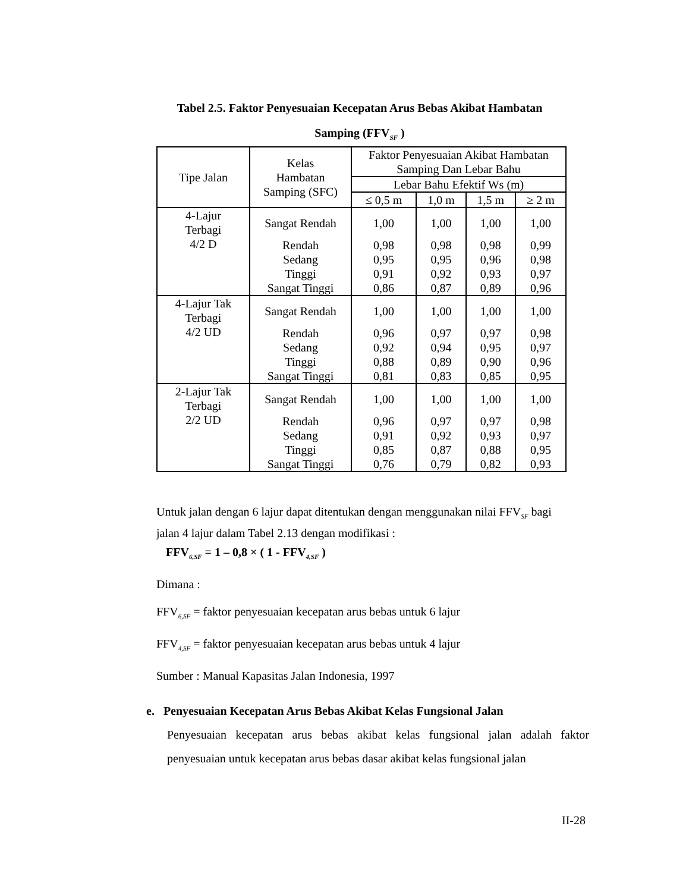Tabel 2.5. Faktor Penyesuaian Kecepatan Arus Bebas Akibat Hambatan
Samping (FFV<sub>SF</sub> )
| Tipe Jalan | Kelas Hambatan Samping (SFC) | Faktor Penyesuaian Akibat Hambatan Samping Dan Lebar Bahu | | | |
| --- | --- | --- | --- | --- | --- |
| | | Lebar Bahu Efektif Ws (m) | | | |
| | | ≤ 0,5 m | 1,0 m | 1,5 m | ≥ 2 m |
| 4-Lajur Terbagi 4/2 D | Sangat Rendah | 1,00 | 1,00 | 1,00 | 1,00 |
| | Rendah | 0,98 | 0,98 | 0,98 | 0,99 |
| | Sedang | 0,95 | 0,95 | 0,96 | 0,98 |
| | Tinggi | 0,91 | 0,92 | 0,93 | 0,97 |
| | Sangat Tinggi | 0,86 | 0,87 | 0,89 | 0,96 |
| 4-Lajur Tak Terbagi 4/2 UD | Sangat Rendah | 1,00 | 1,00 | 1,00 | 1,00 |
| | Rendah | 0,96 | 0,97 | 0,97 | 0,98 |
| | Sedang | 0,92 | 0,94 | 0,95 | 0,97 |
| | Tinggi | 0,88 | 0,89 | 0,90 | 0,96 |
| | Sangat Tinggi | 0,81 | 0,83 | 0,85 | 0,95 |
| 2-Lajur Tak Terbagi 2/2 UD | Sangat Rendah | 1,00 | 1,00 | 1,00 | 1,00 |
| | Rendah | 0,96 | 0,97 | 0,97 | 0,98 |
| | Sedang | 0,91 | 0,92 | 0,93 | 0,97 |
| | Tinggi | 0,85 | 0,87 | 0,88 | 0,95 |
| | Sangat Tinggi | 0,76 | 0,79 | 0,82 | 0,93 |
Untuk jalan dengan 6 lajur dapat ditentukan dengan menggunakan nilai FFV<sub>SF</sub> bagi jalan 4 lajur dalam Tabel 2.13 dengan modifikasi :
FFV<sub>6,SF</sub> = 1 – 0,8 × ( 1 - FFV<sub>4,SF</sub> )
Dimana :
FFV<sub>6,SF</sub> = faktor penyesuaian kecepatan arus bebas untuk 6 lajur
FFV<sub>4,SF</sub> = faktor penyesuaian kecepatan arus bebas untuk 4 lajur
Sumber : Manual Kapasitas Jalan Indonesia, 1997
e. Penyesuaian Kecepatan Arus Bebas Akibat Kelas Fungsional Jalan
Penyesuaian kecepatan arus bebas akibat kelas fungsional jalan adalah faktor penyesuaian untuk kecepatan arus bebas dasar akibat kelas fungsional jalan
II-28